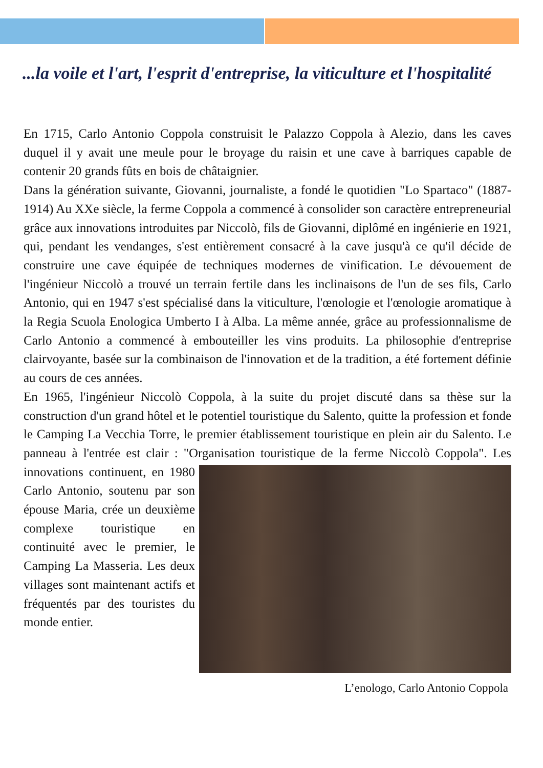...la voile et l'art, l'esprit d'entreprise, la viticulture et l'hospitalité
En 1715, Carlo Antonio Coppola construisit le Palazzo Coppola à Alezio, dans les caves duquel il y avait une meule pour le broyage du raisin et une cave à barriques capable de contenir 20 grands fûts en bois de châtaignier.
Dans la génération suivante, Giovanni, journaliste, a fondé le quotidien "Lo Spartaco" (1887-1914) Au XXe siècle, la ferme Coppola a commencé à consolider son caractère entrepreneurial grâce aux innovations introduites par Niccolò, fils de Giovanni, diplômé en ingénierie en 1921, qui, pendant les vendanges, s'est entièrement consacré à la cave jusqu'à ce qu'il décide de construire une cave équipée de techniques modernes de vinification. Le dévouement de l'ingénieur Niccolò a trouvé un terrain fertile dans les inclinaisons de l'un de ses fils, Carlo Antonio, qui en 1947 s'est spécialisé dans la viticulture, l'œnologie et l'œnologie aromatique à la Regia Scuola Enologica Umberto I à Alba. La même année, grâce au professionnalisme de Carlo Antonio a commencé à embouteiller les vins produits. La philosophie d'entreprise clairvoyante, basée sur la combinaison de l'innovation et de la tradition, a été fortement définie au cours de ces années.
En 1965, l'ingénieur Niccolò Coppola, à la suite du projet discuté dans sa thèse sur la construction d'un grand hôtel et le potentiel touristique du Salento, quitte la profession et fonde le Camping La Vecchia Torre, le premier établissement touristique en plein air du Salento. Le panneau à l'entrée est clair : "Organisation touristique de la ferme Niccolò Coppola". L’enologo, Carlo Antonio Coppola Les innovations continuent, en 1980 Carlo Antonio, soutenu par son épouse Maria, crée un deuxième complexe touristique en continuité avec le premier, le Camping La Masseria. Les deux villages sont maintenant actifs et fréquentés par des touristes du monde entier.